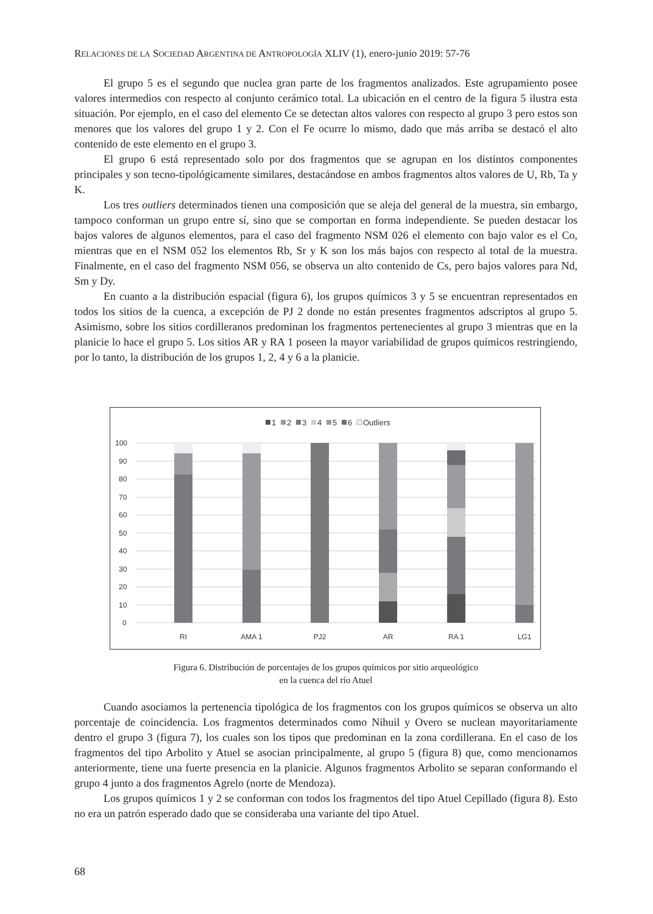RELACIONES DE LA SOCIEDAD ARGENTINA DE ANTROPOLOGÍA XLIV (1), enero-junio 2019: 57-76
El grupo 5 es el segundo que nuclea gran parte de los fragmentos analizados. Este agrupamiento posee valores intermedios con respecto al conjunto cerámico total. La ubicación en el centro de la figura 5 ilustra esta situación. Por ejemplo, en el caso del elemento Ce se detectan altos valores con respecto al grupo 3 pero estos son menores que los valores del grupo 1 y 2. Con el Fe ocurre lo mismo, dado que más arriba se destacó el alto contenido de este elemento en el grupo 3.
El grupo 6 está representado solo por dos fragmentos que se agrupan en los distintos componentes principales y son tecno-tipológicamente similares, destacándose en ambos fragmentos altos valores de U, Rb, Ta y K.
Los tres outliers determinados tienen una composición que se aleja del general de la muestra, sin embargo, tampoco conforman un grupo entre sí, sino que se comportan en forma independiente. Se pueden destacar los bajos valores de algunos elementos, para el caso del fragmento NSM 026 el elemento con bajo valor es el Co, mientras que en el NSM 052 los elementos Rb, Sr y K son los más bajos con respecto al total de la muestra. Finalmente, en el caso del fragmento NSM 056, se observa un alto contenido de Cs, pero bajos valores para Nd, Sm y Dy.
En cuanto a la distribución espacial (figura 6), los grupos químicos 3 y 5 se encuentran representados en todos los sitios de la cuenca, a excepción de PJ 2 donde no están presentes fragmentos adscriptos al grupo 5. Asimismo, sobre los sitios cordilleranos predominan los fragmentos pertenecientes al grupo 3 mientras que en la planicie lo hace el grupo 5. Los sitios AR y RA 1 poseen la mayor variabilidad de grupos químicos restringiendo, por lo tanto, la distribución de los grupos 1, 2, 4 y 6 a la planicie.
1
2
3
4
5
6
Outliers
100
90
80
70
60
50
40
30
20
10
0
RI
AMA 1
PJ2
AR
RA 1
LG1
Figura 6. Distribución de porcentajes de los grupos químicos por sitio arqueológico
en la cuenca del río Atuel
Cuando asociamos la pertenencia tipológica de los fragmentos con los grupos químicos se observa un alto porcentaje de coincidencia. Los fragmentos determinados como Nihuil y Overo se nuclean mayoritariamente dentro el grupo 3 (figura 7), los cuales son los tipos que predominan en la zona cordillerana. En el caso de los fragmentos del tipo Arbolito y Atuel se asocian principalmente, al grupo 5 (figura 8) que, como mencionamos anteriormente, tiene una fuerte presencia en la planicie. Algunos fragmentos Arbolito se separan conformando el grupo 4 junto a dos fragmentos Agrelo (norte de Mendoza).
Los grupos químicos 1 y 2 se conforman con todos los fragmentos del tipo Atuel Cepillado (figura 8). Esto no era un patrón esperado dado que se consideraba una variante del tipo Atuel.
68